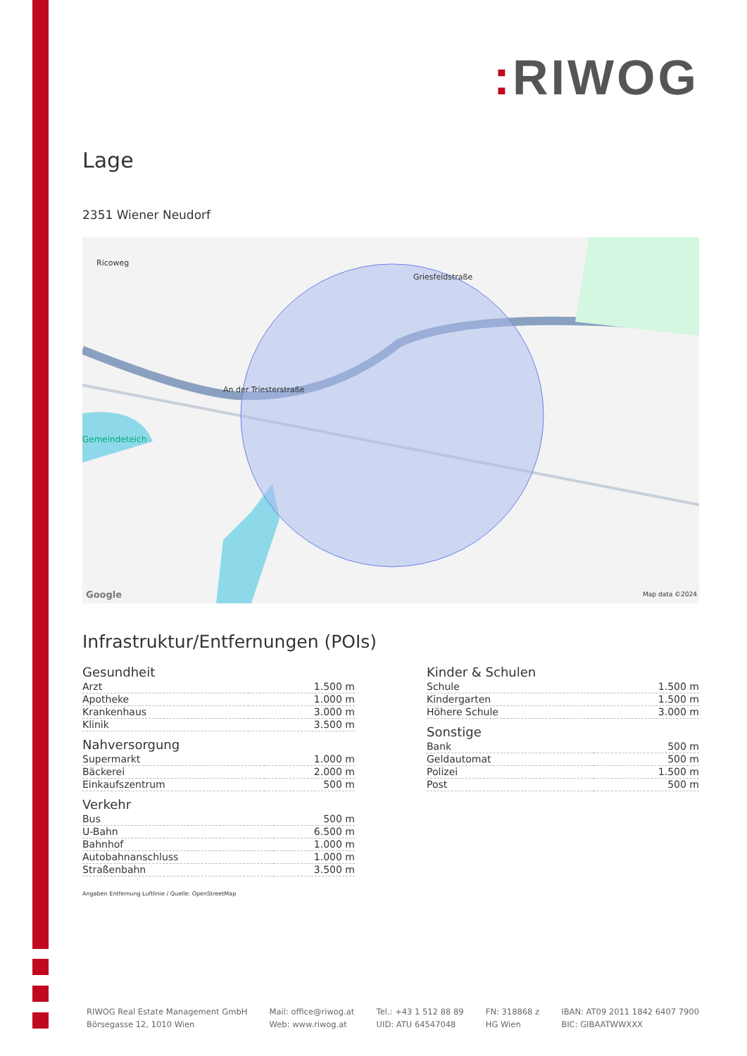: RIWOG
Lage
2351 Wiener Neudorf
Ricoweg
An der Triesterstraße
Gemeindeteich
Griesfeldstraße
Google Map data ©2024
Infrastruktur/Entfernungen (POIs)
Gesundheit
| Arzt | 1.500 m |
| Apotheke | 1.000 m |
| Krankenhaus | 3.000 m |
| Klinik | 3.500 m |
Nahversorgung
| Supermarkt | 1.000 m |
| Bäckerei | 2.000 m |
| Einkaufszentrum | 500 m |
Verkehr
| Bus | 500 m |
| U-Bahn | 6.500 m |
| Bahnhof | 1.000 m |
| Autobahnanschluss | 1.000 m |
| Straßenbahn | 3.500 m |
Kinder & Schulen
| Schule | 1.500 m |
| Kindergarten | 1.500 m |
| Höhere Schule | 3.000 m |
Sonstige
| Bank | 500 m |
| Geldautomat | 500 m |
| Polizei | 1.500 m |
| Post | 500 m |
Angaben Entfernung Luftlinie / Quelle: OpenStreetMap
RIWOG Real Estate Management GmbH
Börsegasse 12, 1010 Wien
Mail: office@riwog.at
Web: www.riwog.at
Tel.: +43 1 512 88 89
UID: ATU 64547048
FN: 318868 z
HG Wien
IBAN: AT09 2011 1842 6407 7900
BIC: GIBAATWWXXX